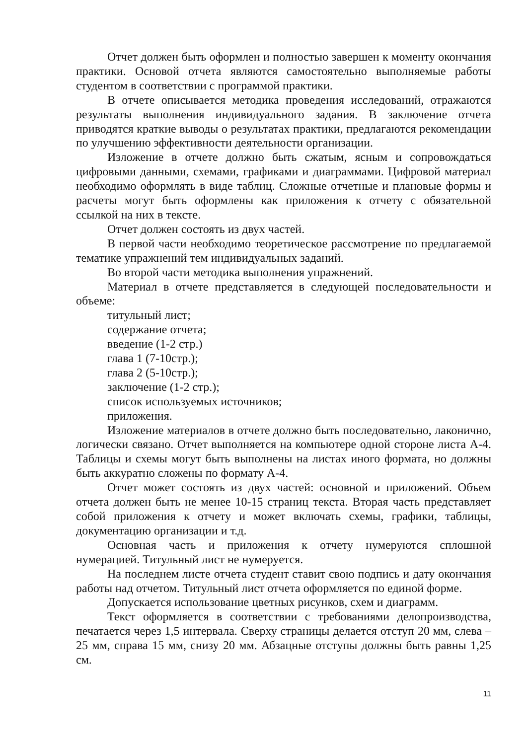Отчет должен быть оформлен и полностью завершен к моменту окончания практики. Основой отчета являются самостоятельно выполняемые работы студентом в соответствии с программой практики.
В отчете описывается методика проведения исследований, отражаются результаты выполнения индивидуального задания. В заключение отчета приводятся краткие выводы о результатах практики, предлагаются рекомендации по улучшению эффективности деятельности организации.
Изложение в отчете должно быть сжатым, ясным и сопровождаться цифровыми данными, схемами, графиками и диаграммами. Цифровой материал необходимо оформлять в виде таблиц. Сложные отчетные и плановые формы и расчеты могут быть оформлены как приложения к отчету с обязательной ссылкой на них в тексте.
Отчет должен состоять из двух частей.
В первой части необходимо теоретическое рассмотрение по предлагаемой тематике упражнений тем индивидуальных заданий.
Во второй части методика выполнения упражнений.
Материал в отчете представляется в следующей последовательности и объеме:
титульный лист;
содержание отчета;
введение (1-2 стр.)
глава 1 (7-10стр.);
глава 2 (5-10стр.);
заключение (1-2 стр.);
список используемых источников;
приложения.
Изложение материалов в отчете должно быть последовательно, лаконично, логически связано. Отчет выполняется на компьютере одной стороне листа А-4. Таблицы и схемы могут быть выполнены на листах иного формата, но должны быть аккуратно сложены по формату А-4.
Отчет может состоять из двух частей: основной и приложений. Объем отчета должен быть не менее 10-15 страниц текста. Вторая часть представляет собой приложения к отчету и может включать схемы, графики, таблицы, документацию организации и т.д.
Основная часть и приложения к отчету нумеруются сплошной нумерацией. Титульный лист не нумеруется.
На последнем листе отчета студент ставит свою подпись и дату окончания работы над отчетом. Титульный лист отчета оформляется по единой форме.
Допускается использование цветных рисунков, схем и диаграмм.
Текст оформляется в соответствии с требованиями делопроизводства, печатается через 1,5 интервала. Сверху страницы делается отступ 20 мм, слева – 25 мм, справа 15 мм, снизу 20 мм. Абзацные отступы должны быть равны 1,25 см.
11